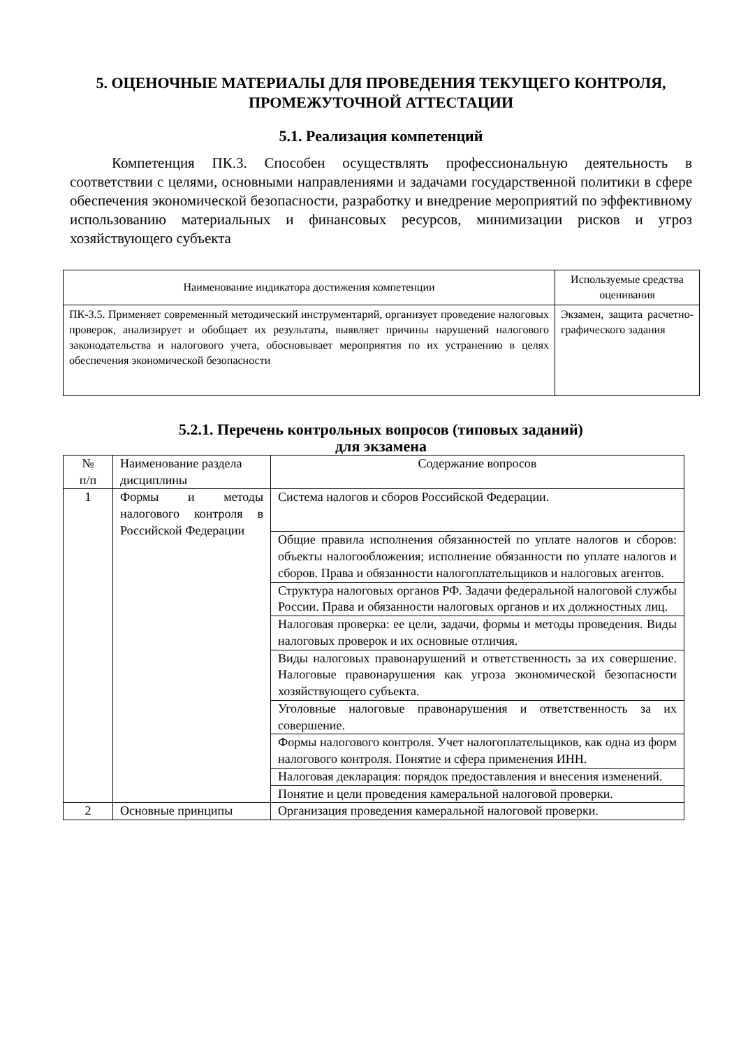5. ОЦЕНОЧНЫЕ МАТЕРИАЛЫ ДЛЯ ПРОВЕДЕНИЯ ТЕКУЩЕГО КОНТРОЛЯ, ПРОМЕЖУТОЧНОЙ АТТЕСТАЦИИ
5.1. Реализация компетенций
Компетенция ПК.3. Способен осуществлять профессиональную деятельность в соответствии с целями, основными направлениями и задачами государственной политики в сфере обеспечения экономической безопасности, разработку и внедрение мероприятий по эффективному использованию материальных и финансовых ресурсов, минимизации рисков и угроз хозяйствующего субъекта
| Наименование индикатора достижения компетенции | Используемые средства оценивания |
| --- | --- |
| ПК-3.5. Применяет современный методический инструментарий, организует проведение налоговых проверок, анализирует и обобщает их результаты, выявляет причины нарушений налогового законодательства и налогового учета, обосновывает мероприятия по их устранению в целях обеспечения экономической безопасности | Экзамен, защита расчетно-графического задания |
5.2.1. Перечень контрольных вопросов (типовых заданий)
для экзамена
| № п/п | Наименование раздела дисциплины | Содержание вопросов |
| --- | --- | --- |
| 1 | Формы и методы налогового контроля в Российской Федерации | Система налогов и сборов Российской Федерации. |
| | | Общие правила исполнения обязанностей по уплате налогов и сборов: объекты налогообложения; исполнение обязанности по уплате налогов и сборов. Права и обязанности налогоплательщиков и налоговых агентов. |
| | | Структура налоговых органов РФ. Задачи федеральной налоговой службы России. Права и обязанности налоговых органов и их должностных лиц. |
| | | Налоговая проверка: ее цели, задачи, формы и методы проведения. Виды налоговых проверок и их основные отличия. |
| | | Виды налоговых правонарушений и ответственность за их совершение. Налоговые правонарушения как угроза экономической безопасности хозяйствующего субъекта. |
| | | Уголовные налоговые правонарушения и ответственность за их совершение. |
| | | Формы налогового контроля. Учет налогоплательщиков, как одна из форм налогового контроля. Понятие и сфера применения ИНН. |
| | | Налоговая декларация: порядок предоставления и внесения изменений. |
| | | Понятие и цели проведения камеральной налоговой проверки. |
| 2 | Основные принципы | Организация проведения камеральной налоговой проверки. |